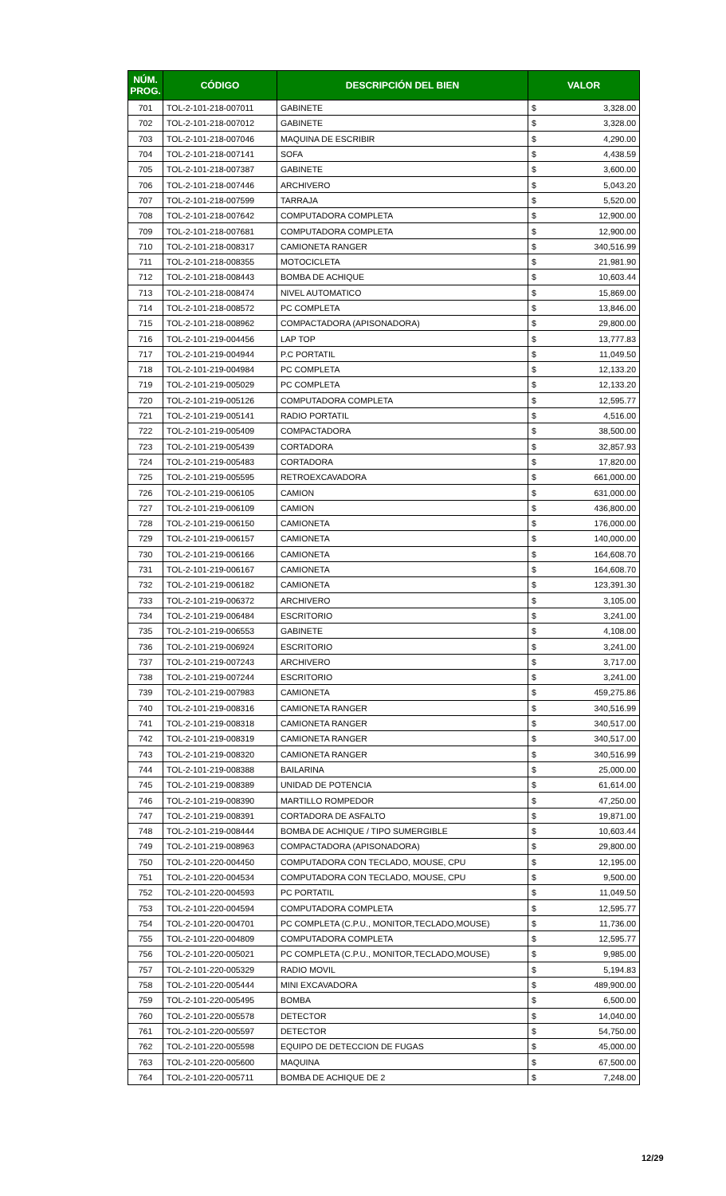| NÚM. PROG. | CÓDIGO | DESCRIPCIÓN DEL BIEN | VALOR | |
| --- | --- | --- | --- | --- |
| 701 | TOL-2-101-218-007011 | GABINETE | $ | 3,328.00 |
| 702 | TOL-2-101-218-007012 | GABINETE | $ | 3,328.00 |
| 703 | TOL-2-101-218-007046 | MAQUINA DE ESCRIBIR | $ | 4,290.00 |
| 704 | TOL-2-101-218-007141 | SOFA | $ | 4,438.59 |
| 705 | TOL-2-101-218-007387 | GABINETE | $ | 3,600.00 |
| 706 | TOL-2-101-218-007446 | ARCHIVERO | $ | 5,043.20 |
| 707 | TOL-2-101-218-007599 | TARRAJA | $ | 5,520.00 |
| 708 | TOL-2-101-218-007642 | COMPUTADORA COMPLETA | $ | 12,900.00 |
| 709 | TOL-2-101-218-007681 | COMPUTADORA COMPLETA | $ | 12,900.00 |
| 710 | TOL-2-101-218-008317 | CAMIONETA RANGER | $ | 340,516.99 |
| 711 | TOL-2-101-218-008355 | MOTOCICLETA | $ | 21,981.90 |
| 712 | TOL-2-101-218-008443 | BOMBA DE ACHIQUE | $ | 10,603.44 |
| 713 | TOL-2-101-218-008474 | NIVEL AUTOMATICO | $ | 15,869.00 |
| 714 | TOL-2-101-218-008572 | PC COMPLETA | $ | 13,846.00 |
| 715 | TOL-2-101-218-008962 | COMPACTADORA (APISONADORA) | $ | 29,800.00 |
| 716 | TOL-2-101-219-004456 | LAP TOP | $ | 13,777.83 |
| 717 | TOL-2-101-219-004944 | P.C PORTATIL | $ | 11,049.50 |
| 718 | TOL-2-101-219-004984 | PC COMPLETA | $ | 12,133.20 |
| 719 | TOL-2-101-219-005029 | PC COMPLETA | $ | 12,133.20 |
| 720 | TOL-2-101-219-005126 | COMPUTADORA COMPLETA | $ | 12,595.77 |
| 721 | TOL-2-101-219-005141 | RADIO PORTATIL | $ | 4,516.00 |
| 722 | TOL-2-101-219-005409 | COMPACTADORA | $ | 38,500.00 |
| 723 | TOL-2-101-219-005439 | CORTADORA | $ | 32,857.93 |
| 724 | TOL-2-101-219-005483 | CORTADORA | $ | 17,820.00 |
| 725 | TOL-2-101-219-005595 | RETROEXCAVADORA | $ | 661,000.00 |
| 726 | TOL-2-101-219-006105 | CAMION | $ | 631,000.00 |
| 727 | TOL-2-101-219-006109 | CAMION | $ | 436,800.00 |
| 728 | TOL-2-101-219-006150 | CAMIONETA | $ | 176,000.00 |
| 729 | TOL-2-101-219-006157 | CAMIONETA | $ | 140,000.00 |
| 730 | TOL-2-101-219-006166 | CAMIONETA | $ | 164,608.70 |
| 731 | TOL-2-101-219-006167 | CAMIONETA | $ | 164,608.70 |
| 732 | TOL-2-101-219-006182 | CAMIONETA | $ | 123,391.30 |
| 733 | TOL-2-101-219-006372 | ARCHIVERO | $ | 3,105.00 |
| 734 | TOL-2-101-219-006484 | ESCRITORIO | $ | 3,241.00 |
| 735 | TOL-2-101-219-006553 | GABINETE | $ | 4,108.00 |
| 736 | TOL-2-101-219-006924 | ESCRITORIO | $ | 3,241.00 |
| 737 | TOL-2-101-219-007243 | ARCHIVERO | $ | 3,717.00 |
| 738 | TOL-2-101-219-007244 | ESCRITORIO | $ | 3,241.00 |
| 739 | TOL-2-101-219-007983 | CAMIONETA | $ | 459,275.86 |
| 740 | TOL-2-101-219-008316 | CAMIONETA RANGER | $ | 340,516.99 |
| 741 | TOL-2-101-219-008318 | CAMIONETA RANGER | $ | 340,517.00 |
| 742 | TOL-2-101-219-008319 | CAMIONETA RANGER | $ | 340,517.00 |
| 743 | TOL-2-101-219-008320 | CAMIONETA RANGER | $ | 340,516.99 |
| 744 | TOL-2-101-219-008388 | BAILARINA | $ | 25,000.00 |
| 745 | TOL-2-101-219-008389 | UNIDAD DE POTENCIA | $ | 61,614.00 |
| 746 | TOL-2-101-219-008390 | MARTILLO ROMPEDOR | $ | 47,250.00 |
| 747 | TOL-2-101-219-008391 | CORTADORA DE ASFALTO | $ | 19,871.00 |
| 748 | TOL-2-101-219-008444 | BOMBA DE ACHIQUE / TIPO SUMERGIBLE | $ | 10,603.44 |
| 749 | TOL-2-101-219-008963 | COMPACTADORA (APISONADORA) | $ | 29,800.00 |
| 750 | TOL-2-101-220-004450 | COMPUTADORA CON TECLADO, MOUSE, CPU | $ | 12,195.00 |
| 751 | TOL-2-101-220-004534 | COMPUTADORA CON TECLADO, MOUSE, CPU | $ | 9,500.00 |
| 752 | TOL-2-101-220-004593 | PC PORTATIL | $ | 11,049.50 |
| 753 | TOL-2-101-220-004594 | COMPUTADORA COMPLETA | $ | 12,595.77 |
| 754 | TOL-2-101-220-004701 | PC COMPLETA (C.P.U., MONITOR,TECLADO,MOUSE) | $ | 11,736.00 |
| 755 | TOL-2-101-220-004809 | COMPUTADORA COMPLETA | $ | 12,595.77 |
| 756 | TOL-2-101-220-005021 | PC COMPLETA (C.P.U., MONITOR,TECLADO,MOUSE) | $ | 9,985.00 |
| 757 | TOL-2-101-220-005329 | RADIO MOVIL | $ | 5,194.83 |
| 758 | TOL-2-101-220-005444 | MINI EXCAVADORA | $ | 489,900.00 |
| 759 | TOL-2-101-220-005495 | BOMBA | $ | 6,500.00 |
| 760 | TOL-2-101-220-005578 | DETECTOR | $ | 14,040.00 |
| 761 | TOL-2-101-220-005597 | DETECTOR | $ | 54,750.00 |
| 762 | TOL-2-101-220-005598 | EQUIPO DE DETECCION DE FUGAS | $ | 45,000.00 |
| 763 | TOL-2-101-220-005600 | MAQUINA | $ | 67,500.00 |
| 764 | TOL-2-101-220-005711 | BOMBA DE ACHIQUE DE 2 | $ | 7,248.00 |
12/29